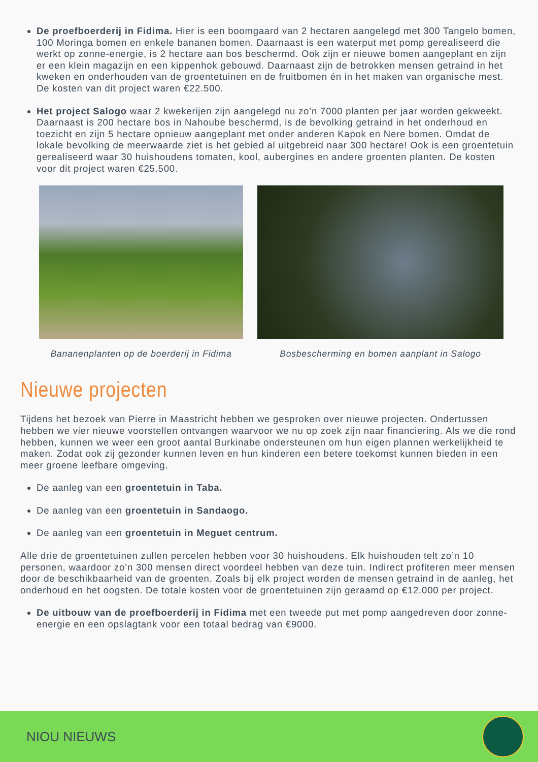De proefboerderij in Fidima. Hier is een boomgaard van 2 hectaren aangelegd met 300 Tangelo bomen, 100 Moringa bomen en enkele bananen bomen. Daarnaast is een waterput met pomp gerealiseerd die werkt op zonne-energie, is 2 hectare aan bos beschermd. Ook zijn er nieuwe bomen aangeplant en zijn er een klein magazijn en een kippenhok gebouwd. Daarnaast zijn de betrokken mensen getraind in het kweken en onderhouden van de groentetuinen en de fruitbomen én in het maken van organische mest. De kosten van dit project waren €22.500.
Het project Salogo waar 2 kwekerijen zijn aangelegd nu zo’n 7000 planten per jaar worden gekweekt. Daarnaast is 200 hectare bos in Nahoube beschermd, is de bevolking getraind in het onderhoud en toezicht en zijn 5 hectare opnieuw aangeplant met onder anderen Kapok en Nere bomen. Omdat de lokale bevolking de meerwaarde ziet is het gebied al uitgebreid naar 300 hectare! Ook is een groentetuin gerealiseerd waar 30 huishoudens tomaten, kool, aubergines en andere groenten planten. De kosten voor dit project waren €25.500.
Bananenplanten op de boerderij in Fidima
Bosbescherming en bomen aanplant in Salogo
Nieuwe projecten
Tijdens het bezoek van Pierre in Maastricht hebben we gesproken over nieuwe projecten. Ondertussen hebben we vier nieuwe voorstellen ontvangen waarvoor we nu op zoek zijn naar financiering. Als we die rond hebben, kunnen we weer een groot aantal Burkinabe ondersteunen om hun eigen plannen werkelijkheid te maken. Zodat ook zij gezonder kunnen leven en hun kinderen een betere toekomst kunnen bieden in een meer groene leefbare omgeving.
De aanleg van een groentetuin in Taba.
De aanleg van een groentetuin in Sandaogo.
De aanleg van een groentetuin in Meguet centrum.
Alle drie de groentetuinen zullen percelen hebben voor 30 huishoudens. Elk huishouden telt zo’n 10 personen, waardoor zo’n 300 mensen direct voordeel hebben van deze tuin. Indirect profiteren meer mensen door de beschikbaarheid van de groenten. Zoals bij elk project worden de mensen getraind in de aanleg, het onderhoud en het oogsten. De totale kosten voor de groentetuinen zijn geraamd op €12.000 per project.
De uitbouw van de proefboerderij in Fidima met een tweede put met pomp aangedreven door zonne-energie en een opslagtank voor een totaal bedrag van €9000.
NIOU NIEUWS